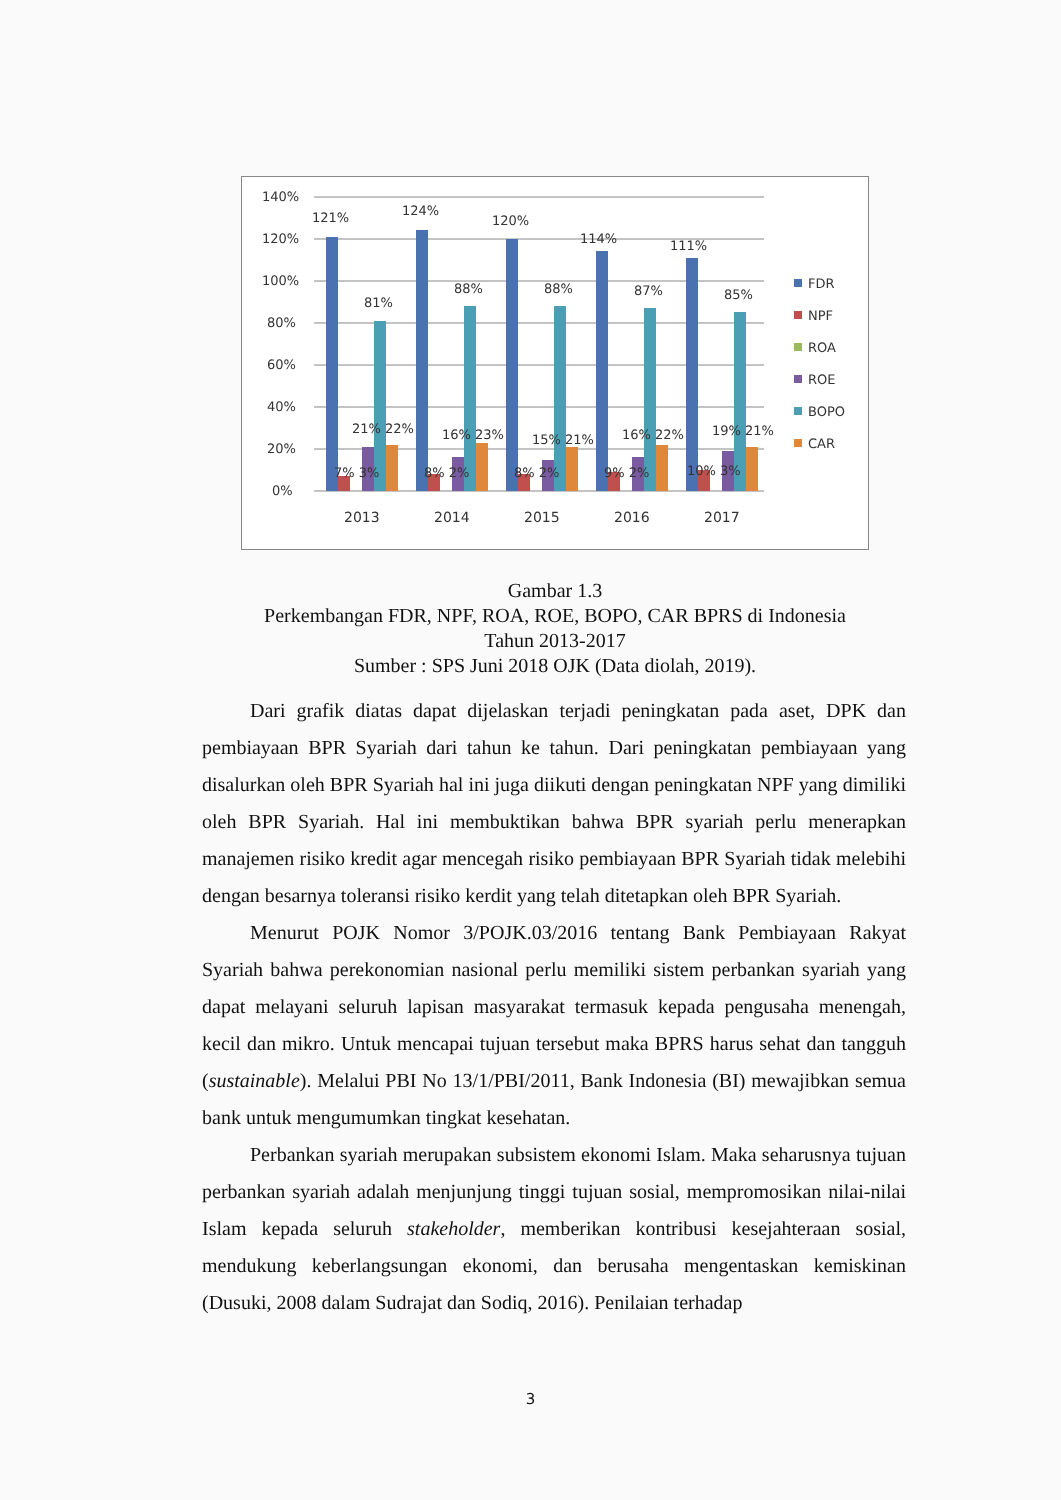140%
120%
100%
80%
60%
40%
20%
0%
121%
124%
120%
114%
111%
81%
88%
88%
87%
85%
21% 22%
16% 23%
15% 21%
16% 22%
19% 21%
7% 3%
8% 2%
8% 2%
9% 2%
10% 3%
2013
2014
2015
2016
2017
FDR
NPF
ROA
ROE
BOPO
CAR
Gambar 1.3
Perkembangan FDR, NPF, ROA, ROE, BOPO, CAR BPRS di Indonesia
Tahun 2013-2017
Sumber : SPS Juni 2018 OJK (Data diolah, 2019).
Dari grafik diatas dapat dijelaskan terjadi peningkatan pada aset, DPK dan pembiayaan BPR Syariah dari tahun ke tahun. Dari peningkatan pembiayaan yang disalurkan oleh BPR Syariah hal ini juga diikuti dengan peningkatan NPF yang dimiliki oleh BPR Syariah. Hal ini membuktikan bahwa BPR syariah perlu menerapkan manajemen risiko kredit agar mencegah risiko pembiayaan BPR Syariah tidak melebihi dengan besarnya toleransi risiko kerdit yang telah ditetapkan oleh BPR Syariah.
Menurut POJK Nomor 3/POJK.03/2016 tentang Bank Pembiayaan Rakyat Syariah bahwa perekonomian nasional perlu memiliki sistem perbankan syariah yang dapat melayani seluruh lapisan masyarakat termasuk kepada pengusaha menengah, kecil dan mikro. Untuk mencapai tujuan tersebut maka BPRS harus sehat dan tangguh (sustainable). Melalui PBI No 13/1/PBI/2011, Bank Indonesia (BI) mewajibkan semua bank untuk mengumumkan tingkat kesehatan.
Perbankan syariah merupakan subsistem ekonomi Islam. Maka seharusnya tujuan perbankan syariah adalah menjunjung tinggi tujuan sosial, mempromosikan nilai-nilai Islam kepada seluruh stakeholder, memberikan kontribusi kesejahteraan sosial, mendukung keberlangsungan ekonomi, dan berusaha mengentaskan kemiskinan (Dusuki, 2008 dalam Sudrajat dan Sodiq, 2016). Penilaian terhadap
3